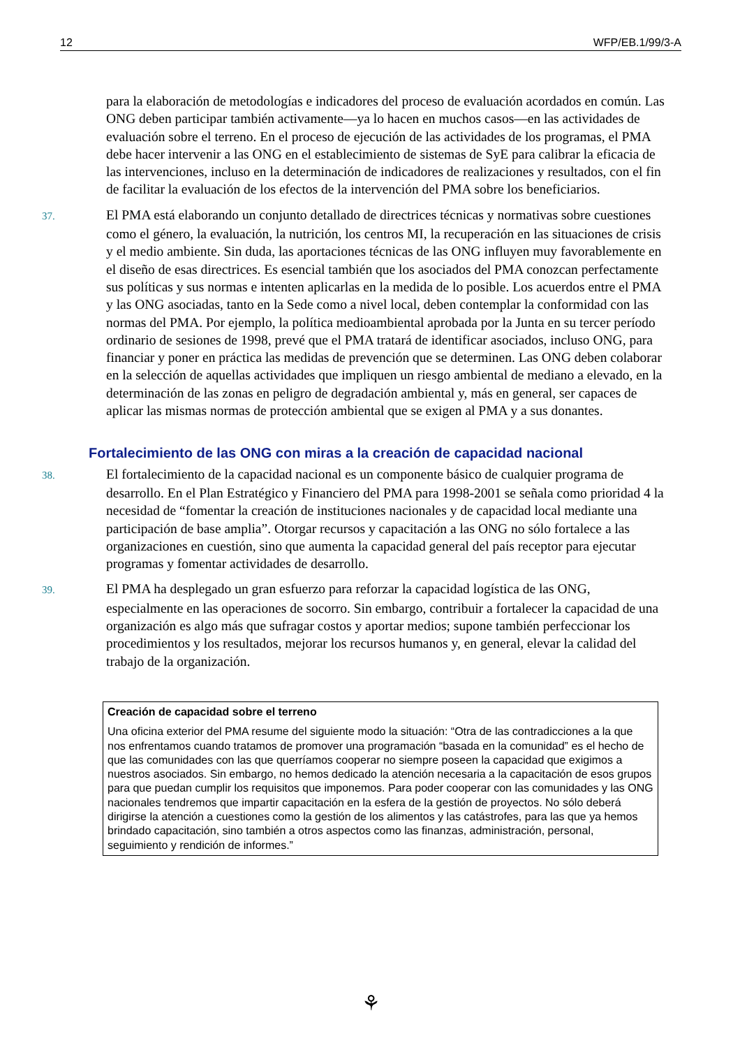12 WFP/EB.1/99/3-A
para la elaboración de metodologías e indicadores del proceso de evaluación acordados en común. Las ONG deben participar también activamente—ya lo hacen en muchos casos—en las actividades de evaluación sobre el terreno. En el proceso de ejecución de las actividades de los programas, el PMA debe hacer intervenir a las ONG en el establecimiento de sistemas de SyE para calibrar la eficacia de las intervenciones, incluso en la determinación de indicadores de realizaciones y resultados, con el fin de facilitar la evaluación de los efectos de la intervención del PMA sobre los beneficiarios.
37. El PMA está elaborando un conjunto detallado de directrices técnicas y normativas sobre cuestiones como el género, la evaluación, la nutrición, los centros MI, la recuperación en las situaciones de crisis y el medio ambiente. Sin duda, las aportaciones técnicas de las ONG influyen muy favorablemente en el diseño de esas directrices. Es esencial también que los asociados del PMA conozcan perfectamente sus políticas y sus normas e intenten aplicarlas en la medida de lo posible. Los acuerdos entre el PMA y las ONG asociadas, tanto en la Sede como a nivel local, deben contemplar la conformidad con las normas del PMA. Por ejemplo, la política medioambiental aprobada por la Junta en su tercer período ordinario de sesiones de 1998, prevé que el PMA tratará de identificar asociados, incluso ONG, para financiar y poner en práctica las medidas de prevención que se determinen. Las ONG deben colaborar en la selección de aquellas actividades que impliquen un riesgo ambiental de mediano a elevado, en la determinación de las zonas en peligro de degradación ambiental y, más en general, ser capaces de aplicar las mismas normas de protección ambiental que se exigen al PMA y a sus donantes.
Fortalecimiento de las ONG con miras a la creación de capacidad nacional
38. El fortalecimiento de la capacidad nacional es un componente básico de cualquier programa de desarrollo. En el Plan Estratégico y Financiero del PMA para 1998-2001 se señala como prioridad 4 la necesidad de “fomentar la creación de instituciones nacionales y de capacidad local mediante una participación de base amplia”. Otorgar recursos y capacitación a las ONG no sólo fortalece a las organizaciones en cuestión, sino que aumenta la capacidad general del país receptor para ejecutar programas y fomentar actividades de desarrollo.
39. El PMA ha desplegado un gran esfuerzo para reforzar la capacidad logística de las ONG, especialmente en las operaciones de socorro. Sin embargo, contribuir a fortalecer la capacidad de una organización es algo más que sufragar costos y aportar medios; supone también perfeccionar los procedimientos y los resultados, mejorar los recursos humanos y, en general, elevar la calidad del trabajo de la organización.
Creación de capacidad sobre el terreno
Una oficina exterior del PMA resume del siguiente modo la situación: “Otra de las contradicciones a la que nos enfrentamos cuando tratamos de promover una programación “basada en la comunidad” es el hecho de que las comunidades con las que querríamos cooperar no siempre poseen la capacidad que exigimos a nuestros asociados. Sin embargo, no hemos dedicado la atención necesaria a la capacitación de esos grupos para que puedan cumplir los requisitos que imponemos. Para poder cooperar con las comunidades y las ONG nacionales tendremos que impartir capacitación en la esfera de la gestión de proyectos. No sólo deberá dirigirse la atención a cuestiones como la gestión de los alimentos y las catástrofes, para las que ya hemos brindado capacitación, sino también a otros aspectos como las finanzas, administración, personal, seguimiento y rendición de informes.”
⚘